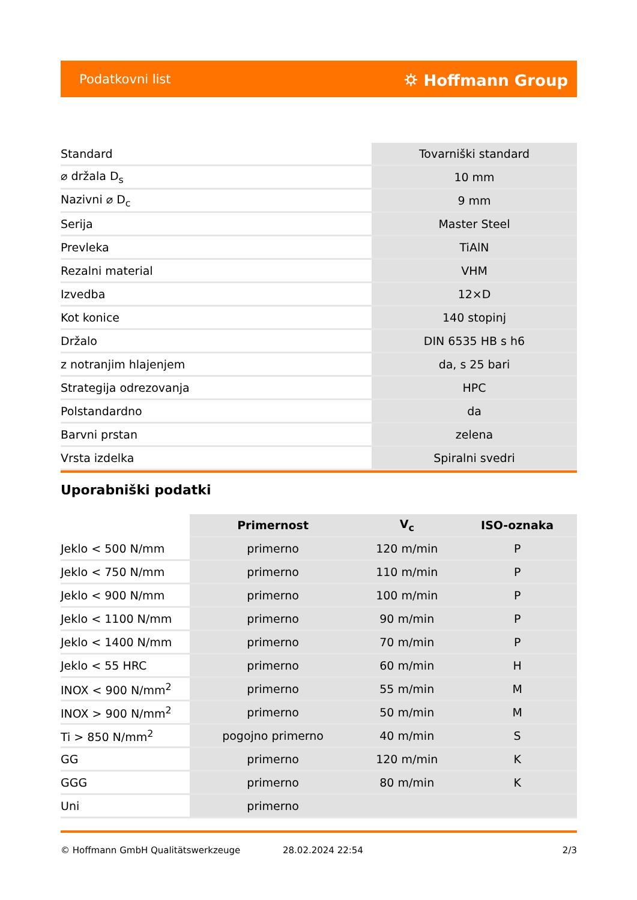Podatkovni list ⛭ Hoffmann Group
| Standard | Tovarniški standard |
| ⌀ držala D<sub>s</sub> | 10 mm |
| Nazivni ⌀ D<sub>c</sub> | 9 mm |
| Serija | Master Steel |
| Prevleka | TiAlN |
| Rezalni material | VHM |
| Izvedba | 12×D |
| Kot konice | 140 stopinj |
| Držalo | DIN 6535 HB s h6 |
| z notranjim hlajenjem | da, s 25 bari |
| Strategija odrezovanja | HPC |
| Polstandardno | da |
| Barvni prstan | zelena |
| Vrsta izdelka | Spiralni svedri |
Uporabniški podatki
| | Primernost | V<sub>c</sub> | ISO-oznaka |
| --- | --- | --- | --- |
| Jeklo < 500 N/mm | primerno | 120 m/min | P |
| Jeklo < 750 N/mm | primerno | 110 m/min | P |
| Jeklo < 900 N/mm | primerno | 100 m/min | P |
| Jeklo < 1100 N/mm | primerno | 90 m/min | P |
| Jeklo < 1400 N/mm | primerno | 70 m/min | P |
| Jeklo < 55 HRC | primerno | 60 m/min | H |
| INOX < 900 N/mm<sup>2</sup> | primerno | 55 m/min | M |
| INOX > 900 N/mm<sup>2</sup> | primerno | 50 m/min | M |
| Ti > 850 N/mm<sup>2</sup> | pogojno primerno | 40 m/min | S |
| GG | primerno | 120 m/min | K |
| GGG | primerno | 80 m/min | K |
| Uni | primerno | | |
© Hoffmann GmbH Qualitätswerkzeuge 28.02.2024 22:54 2/3